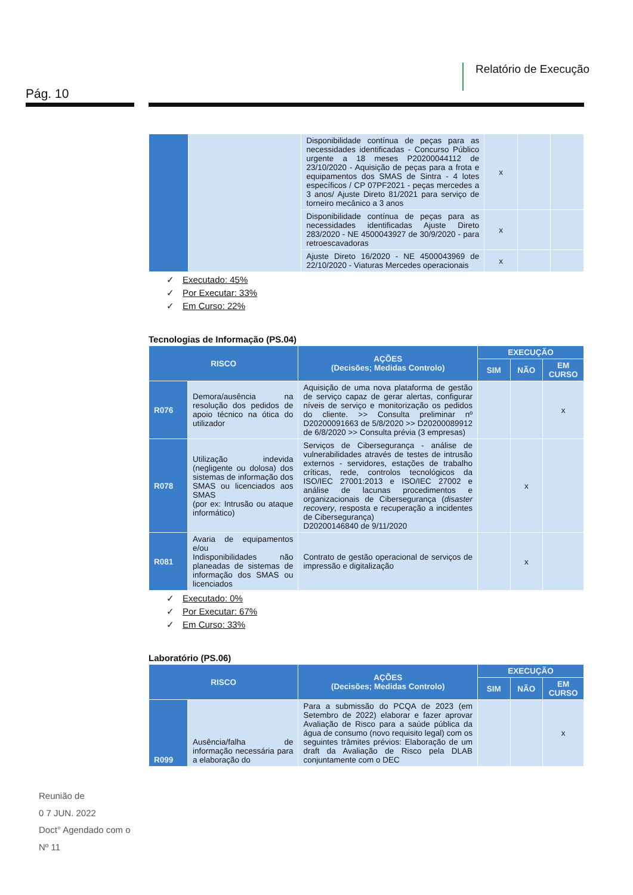Relatório de Execução
Pág. 10
| | | Disponibilidade contínua de peças para as necessidades identificadas - Concurso Público urgente a 18 meses P20200044112 de 23/10/2020 - Aquisição de peças para a frota e equipamentos dos SMAS de Sintra - 4 lotes específicos / CP 07PF2021 - peças mercedes a 3 anos/ Ajuste Direto 81/2021 para serviço de torneiro mecânico a 3 anos | x | | |
| | | Disponibilidade contínua de peças para as necessidades identificadas Ajuste Direto 283/2020 - NE 4500043927 de 30/9/2020 - para retroescavadoras | x | | |
| | | Ajuste Direto 16/2020 - NE 4500043969 de 22/10/2020 - Viaturas Mercedes operacionais | x | | |
✓ Executado: 45%
✓ Por Executar: 33%
✓ Em Curso: 22%
Tecnologias de Informação (PS.04)
| RISCO | | AÇÕES (Decisões; Medidas Controlo) | EXECUÇÃO | | |
| --- | --- | --- | --- | --- | --- |
| | | | SIM | NÃO | EM CURSO |
| R076 | Demora/ausência na resolução dos pedidos de apoio técnico na ótica do utilizador | Aquisição de uma nova plataforma de gestão de serviço capaz de gerar alertas, configurar níveis de serviço e monitorização os pedidos do cliente. >> Consulta preliminar nº D20200091663 de 5/8/2020 >> D20200089912 de 6/8/2020 >> Consulta prévia (3 empresas) | | | x |
| R078 | Utilização indevida (negligente ou dolosa) dos sistemas de informação dos SMAS ou licenciados aos SMAS (por ex: Intrusão ou ataque informático) | Serviços de Cibersegurança - análise de vulnerabilidades através de testes de intrusão externos - servidores, estações de trabalho críticas, rede, controlos tecnológicos da ISO/IEC 27001:2013 e ISO/IEC 27002 e análise de lacunas procedimentos e organizacionais de Cibersegurança ( disaster recovery , resposta e recuperação a incidentes de Cibersegurança) D20200146840 de 9/11/2020 | | x | |
| R081 | Avaria de equipamentos e/ou Indisponibilidades não planeadas de sistemas de informação dos SMAS ou licenciados | Contrato de gestão operacional de serviços de impressão e digitalização | | x | |
✓ Executado: 0%
✓ Por Executar: 67%
✓ Em Curso: 33%
Laboratório (PS.06)
| RISCO | | AÇÕES (Decisões; Medidas Controlo) | EXECUÇÃO | | |
| --- | --- | --- | --- | --- | --- |
| | | | SIM | NÃO | EM CURSO |
| R099 | Ausência/falha de informação necessária para a elaboração do | Para a submissão do PCQA de 2023 (em Setembro de 2022) elaborar e fazer aprovar Avaliação de Risco para a saúde pública da água de consumo (novo requisito legal) com os seguintes trâmites prévios: Elaboração de um draft da Avaliação de Risco pela DLAB conjuntamente com o DEC | | | x |
Reunião de
0 7 JUN. 2022
Doct° Agendado com o
Nº 11